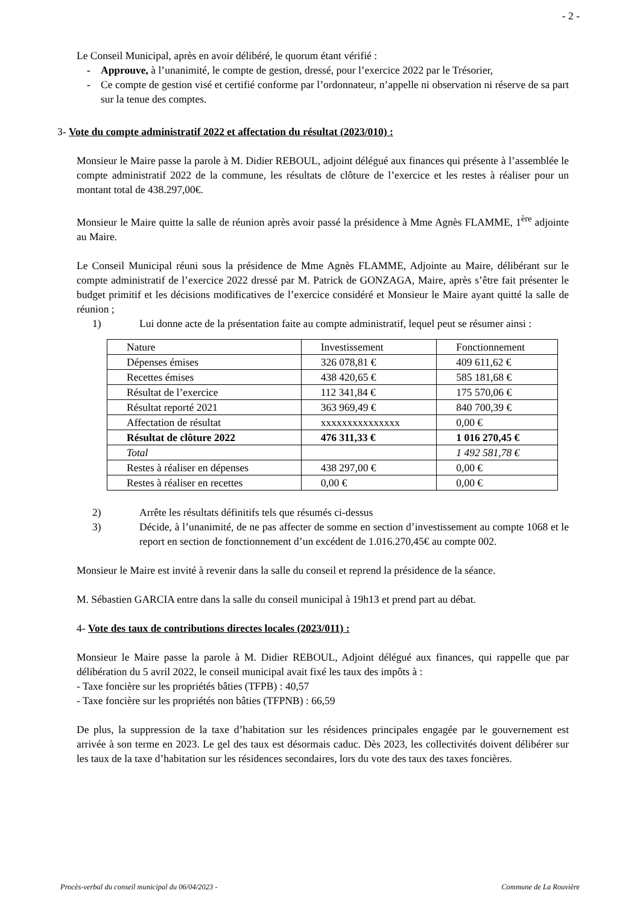- 2 -
Le Conseil Municipal, après en avoir délibéré, le quorum étant vérifié :
- Approuve, à l’unanimité, le compte de gestion, dressé, pour l’exercice 2022 par le Trésorier,
- Ce compte de gestion visé et certifié conforme par l’ordonnateur, n’appelle ni observation ni réserve de sa part sur la tenue des comptes.
3- Vote du compte administratif 2022 et affectation du résultat (2023/010) :
Monsieur le Maire passe la parole à M. Didier REBOUL, adjoint délégué aux finances qui présente à l’assemblée le compte administratif 2022 de la commune, les résultats de clôture de l’exercice et les restes à réaliser pour un montant total de 438.297,00€.
Monsieur le Maire quitte la salle de réunion après avoir passé la présidence à Mme Agnès FLAMME, 1<sup>ère</sup> adjointe au Maire.
Le Conseil Municipal réuni sous la présidence de Mme Agnès FLAMME, Adjointe au Maire, délibérant sur le compte administratif de l’exercice 2022 dressé par M. Patrick de GONZAGA, Maire, après s’être fait présenter le budget primitif et les décisions modificatives de l’exercice considéré et Monsieur le Maire ayant quitté la salle de réunion ;
1) Lui donne acte de la présentation faite au compte administratif, lequel peut se résumer ainsi :
| Nature | Investissement | Fonctionnement |
| Dépenses émises | 326 078,81 € | 409 611,62 € |
| Recettes émises | 438 420,65 € | 585 181,68 € |
| Résultat de l’exercice | 112 341,84 € | 175 570,06 € |
| Résultat reporté 2021 | 363 969,49 € | 840 700,39 € |
| Affectation de résultat | xxxxxxxxxxxxxxx | 0,00 € |
| Résultat de clôture 2022 | 476 311,33 € | 1 016 270,45 € |
| Total | | 1 492 581,78 € |
| Restes à réaliser en dépenses | 438 297,00 € | 0,00 € |
| Restes à réaliser en recettes | 0,00 € | 0,00 € |
2) Arrête les résultats définitifs tels que résumés ci-dessus
3) Décide, à l’unanimité, de ne pas affecter de somme en section d’investissement au compte 1068 et le report en section de fonctionnement d’un excédent de 1.016.270,45€ au compte 002.
Monsieur le Maire est invité à revenir dans la salle du conseil et reprend la présidence de la séance.
M. Sébastien GARCIA entre dans la salle du conseil municipal à 19h13 et prend part au débat.
4- Vote des taux de contributions directes locales (2023/011) :
Monsieur le Maire passe la parole à M. Didier REBOUL, Adjoint délégué aux finances, qui rappelle que par délibération du 5 avril 2022, le conseil municipal avait fixé les taux des impôts à :
- Taxe foncière sur les propriétés bâties (TFPB) : 40,57
- Taxe foncière sur les propriétés non bâties (TFPNB) : 66,59
De plus, la suppression de la taxe d’habitation sur les résidences principales engagée par le gouvernement est arrivée à son terme en 2023. Le gel des taux est désormais caduc. Dès 2023, les collectivités doivent délibérer sur les taux de la taxe d’habitation sur les résidences secondaires, lors du vote des taux des taxes foncières.
Procès-verbal du conseil municipal du 06/04/2023 - Commune de La Rouvière